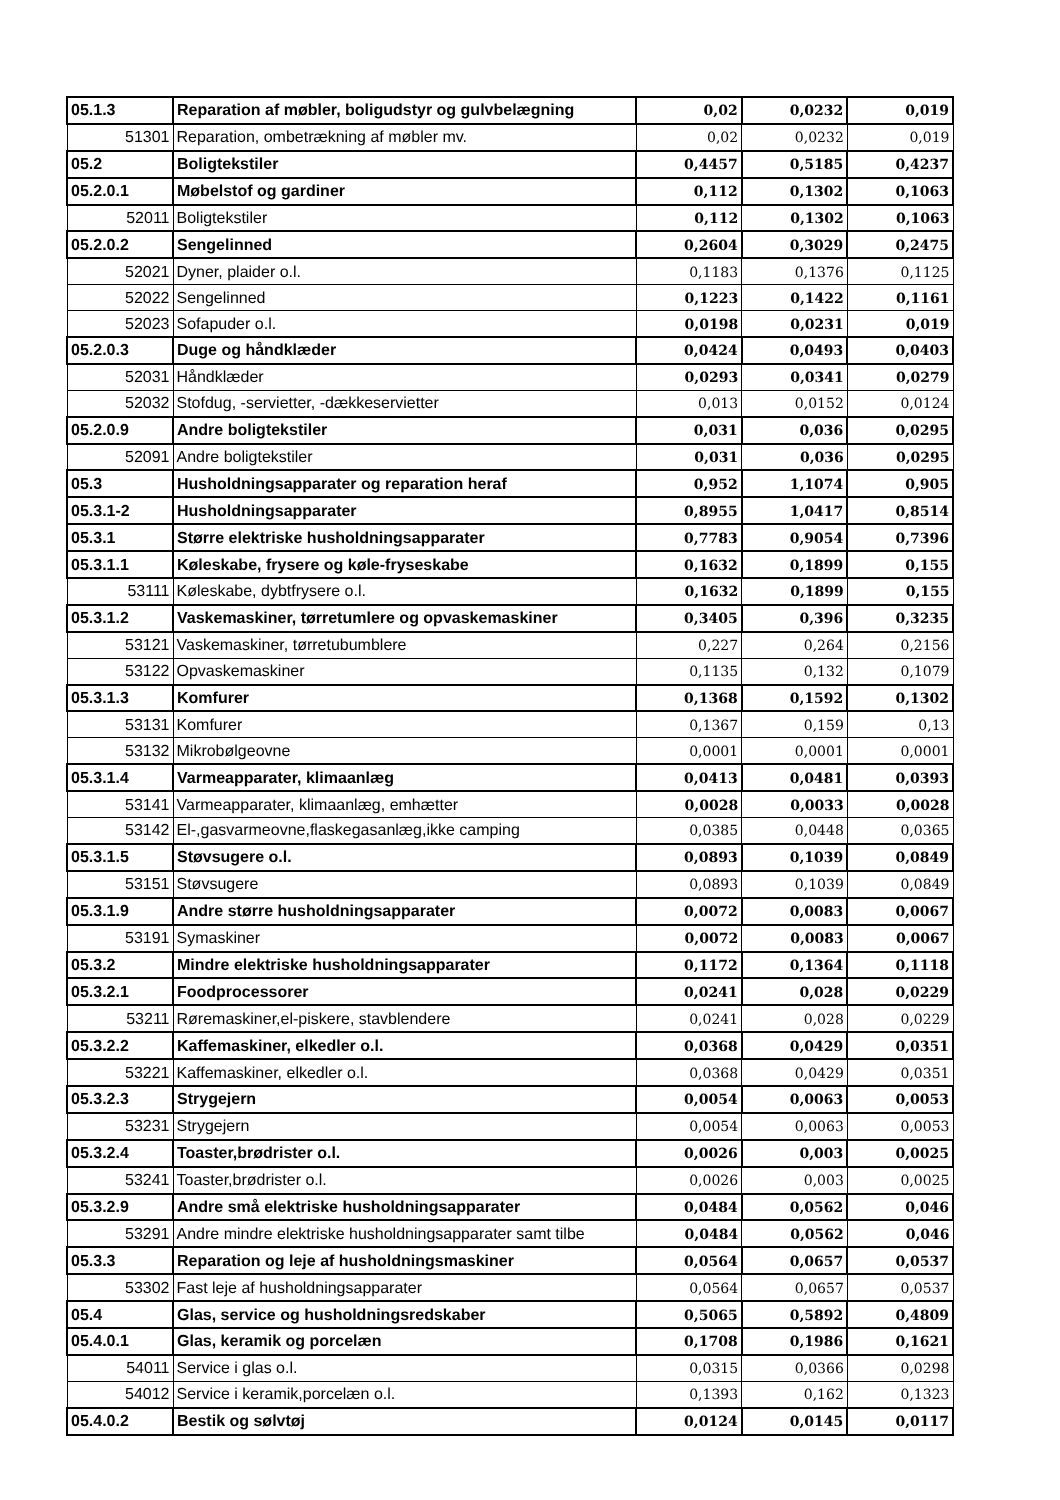| 05.1.3 | Reparation af møbler, boligudstyr og gulvbelægning | 0,02 | 0,0232 | 0,019 |
| 51301 | Reparation, ombetrækning af møbler mv. | 0,02 | 0,0232 | 0,019 |
| 05.2 | Boligtekstiler | 0,4457 | 0,5185 | 0,4237 |
| 05.2.0.1 | Møbelstof og gardiner | 0,112 | 0,1302 | 0,1063 |
| 52011 | Boligtekstiler | 0,112 | 0,1302 | 0,1063 |
| 05.2.0.2 | Sengelinned | 0,2604 | 0,3029 | 0,2475 |
| 52021 | Dyner, plaider o.l. | 0,1183 | 0,1376 | 0,1125 |
| 52022 | Sengelinned | 0,1223 | 0,1422 | 0,1161 |
| 52023 | Sofapuder o.l. | 0,0198 | 0,0231 | 0,019 |
| 05.2.0.3 | Duge og håndklæder | 0,0424 | 0,0493 | 0,0403 |
| 52031 | Håndklæder | 0,0293 | 0,0341 | 0,0279 |
| 52032 | Stofdug, -servietter, -dækkeservietter | 0,013 | 0,0152 | 0,0124 |
| 05.2.0.9 | Andre boligtekstiler | 0,031 | 0,036 | 0,0295 |
| 52091 | Andre boligtekstiler | 0,031 | 0,036 | 0,0295 |
| 05.3 | Husholdningsapparater og reparation heraf | 0,952 | 1,1074 | 0,905 |
| 05.3.1-2 | Husholdningsapparater | 0,8955 | 1,0417 | 0,8514 |
| 05.3.1 | Større elektriske husholdningsapparater | 0,7783 | 0,9054 | 0,7396 |
| 05.3.1.1 | Køleskabe, frysere og køle-fryseskabe | 0,1632 | 0,1899 | 0,155 |
| 53111 | Køleskabe, dybtfrysere o.l. | 0,1632 | 0,1899 | 0,155 |
| 05.3.1.2 | Vaskemaskiner, tørretumlere og opvaskemaskiner | 0,3405 | 0,396 | 0,3235 |
| 53121 | Vaskemaskiner, tørretubumblere | 0,227 | 0,264 | 0,2156 |
| 53122 | Opvaskemaskiner | 0,1135 | 0,132 | 0,1079 |
| 05.3.1.3 | Komfurer | 0,1368 | 0,1592 | 0,1302 |
| 53131 | Komfurer | 0,1367 | 0,159 | 0,13 |
| 53132 | Mikrobølgeovne | 0,0001 | 0,0001 | 0,0001 |
| 05.3.1.4 | Varmeapparater, klimaanlæg | 0,0413 | 0,0481 | 0,0393 |
| 53141 | Varmeapparater, klimaanlæg, emhætter | 0,0028 | 0,0033 | 0,0028 |
| 53142 | El-,gasvarmeovne,flaskegasanlæg,ikke camping | 0,0385 | 0,0448 | 0,0365 |
| 05.3.1.5 | Støvsugere o.l. | 0,0893 | 0,1039 | 0,0849 |
| 53151 | Støvsugere | 0,0893 | 0,1039 | 0,0849 |
| 05.3.1.9 | Andre større husholdningsapparater | 0,0072 | 0,0083 | 0,0067 |
| 53191 | Symaskiner | 0,0072 | 0,0083 | 0,0067 |
| 05.3.2 | Mindre elektriske husholdningsapparater | 0,1172 | 0,1364 | 0,1118 |
| 05.3.2.1 | Foodprocessorer | 0,0241 | 0,028 | 0,0229 |
| 53211 | Røremaskiner,el-piskere, stavblendere | 0,0241 | 0,028 | 0,0229 |
| 05.3.2.2 | Kaffemaskiner, elkedler o.l. | 0,0368 | 0,0429 | 0,0351 |
| 53221 | Kaffemaskiner, elkedler o.l. | 0,0368 | 0,0429 | 0,0351 |
| 05.3.2.3 | Strygejern | 0,0054 | 0,0063 | 0,0053 |
| 53231 | Strygejern | 0,0054 | 0,0063 | 0,0053 |
| 05.3.2.4 | Toaster,brødrister o.l. | 0,0026 | 0,003 | 0,0025 |
| 53241 | Toaster,brødrister o.l. | 0,0026 | 0,003 | 0,0025 |
| 05.3.2.9 | Andre små elektriske husholdningsapparater | 0,0484 | 0,0562 | 0,046 |
| 53291 | Andre mindre elektriske husholdningsapparater samt tilbe | 0,0484 | 0,0562 | 0,046 |
| 05.3.3 | Reparation og leje af husholdningsmaskiner | 0,0564 | 0,0657 | 0,0537 |
| 53302 | Fast leje af husholdningsapparater | 0,0564 | 0,0657 | 0,0537 |
| 05.4 | Glas, service og husholdningsredskaber | 0,5065 | 0,5892 | 0,4809 |
| 05.4.0.1 | Glas, keramik og porcelæn | 0,1708 | 0,1986 | 0,1621 |
| 54011 | Service i glas o.l. | 0,0315 | 0,0366 | 0,0298 |
| 54012 | Service i keramik,porcelæn o.l. | 0,1393 | 0,162 | 0,1323 |
| 05.4.0.2 | Bestik og sølvtøj | 0,0124 | 0,0145 | 0,0117 |